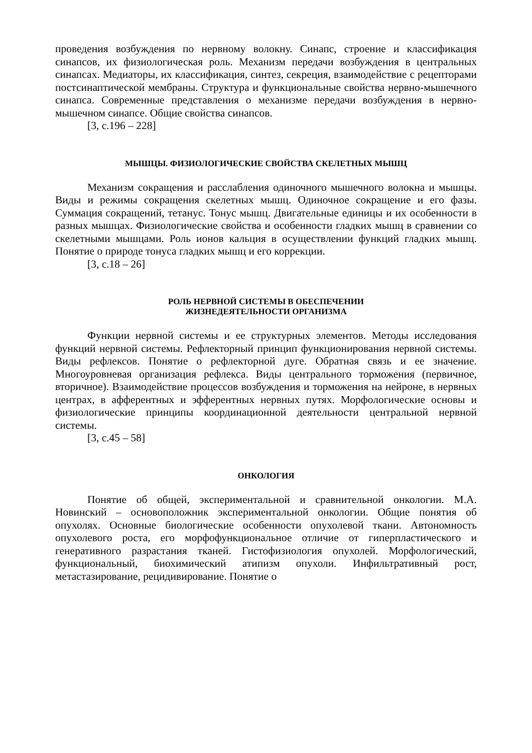проведения возбуждения по нервному волокну. Синапс, строение и классификация синапсов, их физиологическая роль. Механизм передачи возбуждения в центральных синапсах. Медиаторы, их классификация, синтез, секреция, взаимодействие с рецепторами постсинаптической мембраны. Структура и функциональные свойства нервно-мышечного синапса. Современные представления о механизме передачи возбуждения в нервно-мышечном синапсе. Общие свойства синапсов.
[3, с.196 – 228]
МЫШЦЫ. ФИЗИОЛОГИЧЕСКИЕ СВОЙСТВА СКЕЛЕТНЫХ МЫШЦ
Механизм сокращения и расслабления одиночного мышечного волокна и мышцы. Виды и режимы сокращения скелетных мышц. Одиночное сокращение и его фазы. Суммация сокращений, тетанус. Тонус мышц. Двигательные единицы и их особенности в разных мышцах. Физиологические свойства и особенности гладких мышц в сравнении со скелетными мышцами. Роль ионов кальция в осуществлении функций гладких мышц. Понятие о природе тонуса гладких мышц и его коррекции.
[3, с.18 – 26]
РОЛЬ НЕРВНОЙ СИСТЕМЫ В ОБЕСПЕЧЕНИИ
ЖИЗНЕДЕЯТЕЛЬНОСТИ ОРГАНИЗМА
Функции нервной системы и ее структурных элементов. Методы исследования функций нервной системы. Рефлекторный принцип функционирования нервной системы. Виды рефлексов. Понятие о рефлекторной дуге. Обратная связь и ее значение. Многоуровневая организация рефлекса. Виды центрального торможения (первичное, вторичное). Взаимодействие процессов возбуждения и торможения на нейроне, в нервных центрах, в афферентных и эфферентных нервных путях. Морфологические основы и физиологические принципы координационной деятельности центральной нервной системы.
[3, с.45 – 58]
ОНКОЛОГИЯ
Понятие об общей, экспериментальной и сравнительной онкологии. М.А. Новинский – основоположник экспериментальной онкологии. Общие понятия об опухолях. Основные биологические особенности опухолевой ткани. Автономность опухолевого роста, его морфофункциональное отличие от гиперпластического и генеративного разрастания тканей. Гистофизиология опухолей. Морфологический, функциональный, биохимический атипизм опухоли. Инфильтративный рост, метастазирование, рецидивирование. Понятие о